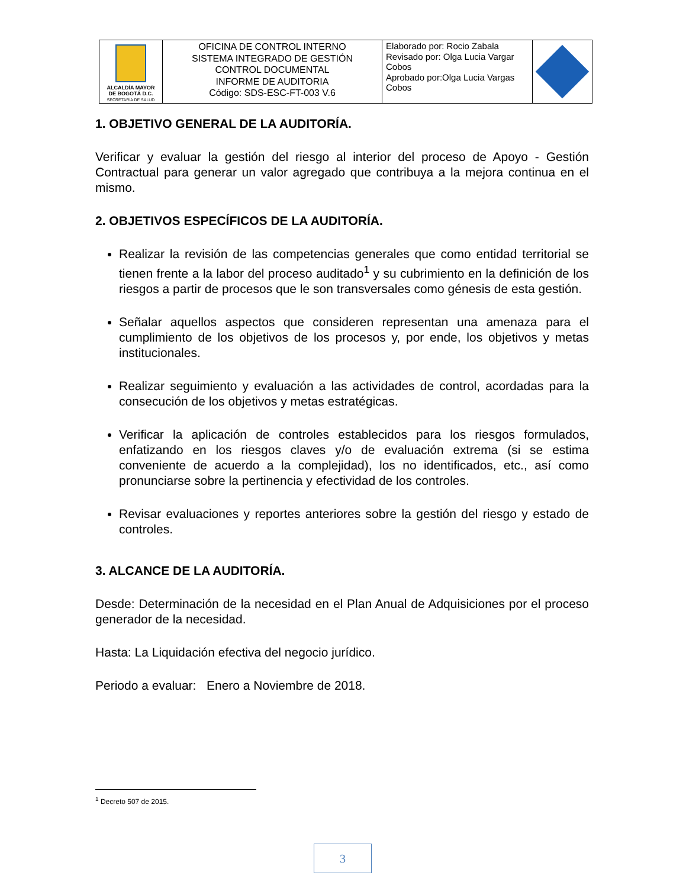| ALCALDÍA MAYOR DE BOGOTÁ D.C. SECRETARÍA DE SALUD | OFICINA DE CONTROL INTERNO SISTEMA INTEGRADO DE GESTIÓN CONTROL DOCUMENTAL INFORME DE AUDITORIA Código: SDS-ESC-FT-003 V.6 | Elaborado por: Rocio Zabala Revisado por: Olga Lucia Vargar Cobos Aprobado por:Olga Lucia Vargas Cobos | |
1. OBJETIVO GENERAL DE LA AUDITORÍA.
Verificar y evaluar la gestión del riesgo al interior del proceso de Apoyo - Gestión Contractual para generar un valor agregado que contribuya a la mejora continua en el mismo.
2. OBJETIVOS ESPECÍFICOS DE LA AUDITORÍA.
Realizar la revisión de las competencias generales que como entidad territorial se tienen frente a la labor del proceso auditado<sup>1</sup> y su cubrimiento en la definición de los riesgos a partir de procesos que le son transversales como génesis de esta gestión.
Señalar aquellos aspectos que consideren representan una amenaza para el cumplimiento de los objetivos de los procesos y, por ende, los objetivos y metas institucionales.
Realizar seguimiento y evaluación a las actividades de control, acordadas para la consecución de los objetivos y metas estratégicas.
Verificar la aplicación de controles establecidos para los riesgos formulados, enfatizando en los riesgos claves y/o de evaluación extrema (si se estima conveniente de acuerdo a la complejidad), los no identificados, etc., así como pronunciarse sobre la pertinencia y efectividad de los controles.
Revisar evaluaciones y reportes anteriores sobre la gestión del riesgo y estado de controles.
3. ALCANCE DE LA AUDITORÍA.
Desde: Determinación de la necesidad en el Plan Anual de Adquisiciones por el proceso generador de la necesidad.
Hasta: La Liquidación efectiva del negocio jurídico.
Periodo a evaluar: Enero a Noviembre de 2018.
<sup>1</sup> Decreto 507 de 2015.
3